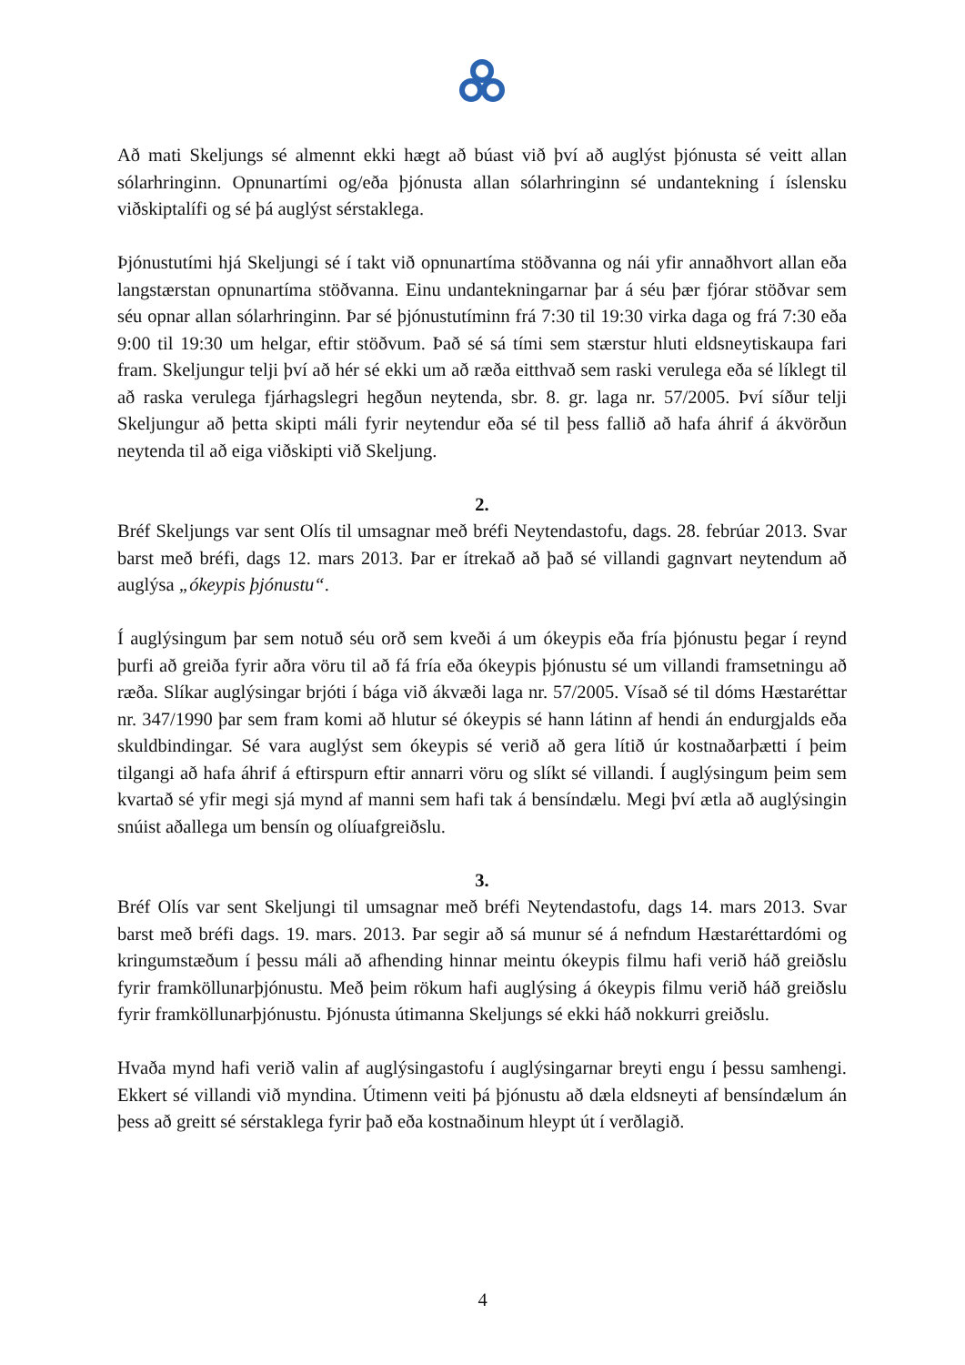Að mati Skeljungs sé almennt ekki hægt að búast við því að auglýst þjónusta sé veitt allan sólarhringinn. Opnunartími og/eða þjónusta allan sólarhringinn sé undantekning í íslensku viðskiptalífi og sé þá auglýst sérstaklega.
Þjónustutími hjá Skeljungi sé í takt við opnunartíma stöðvanna og nái yfir annaðhvort allan eða langstærstan opnunartíma stöðvanna. Einu undantekningarnar þar á séu þær fjórar stöðvar sem séu opnar allan sólarhringinn. Þar sé þjónustutíminn frá 7:30 til 19:30 virka daga og frá 7:30 eða 9:00 til 19:30 um helgar, eftir stöðvum. Það sé sá tími sem stærstur hluti eldsneytiskaupa fari fram. Skeljungur telji því að hér sé ekki um að ræða eitthvað sem raski verulega eða sé líklegt til að raska verulega fjárhagslegri hegðun neytenda, sbr. 8. gr. laga nr. 57/2005. Því síður telji Skeljungur að þetta skipti máli fyrir neytendur eða sé til þess fallið að hafa áhrif á ákvörðun neytenda til að eiga viðskipti við Skeljung.
2.
Bréf Skeljungs var sent Olís til umsagnar með bréfi Neytendastofu, dags. 28. febrúar 2013. Svar barst með bréfi, dags 12. mars 2013. Þar er ítrekað að það sé villandi gagnvart neytendum að auglýsa „ókeypis þjónustu“.
Í auglýsingum þar sem notuð séu orð sem kveði á um ókeypis eða fría þjónustu þegar í reynd þurfi að greiða fyrir aðra vöru til að fá fría eða ókeypis þjónustu sé um villandi framsetningu að ræða. Slíkar auglýsingar brjóti í bága við ákvæði laga nr. 57/2005. Vísað sé til dóms Hæstaréttar nr. 347/1990 þar sem fram komi að hlutur sé ókeypis sé hann látinn af hendi án endurgjalds eða skuldbindingar. Sé vara auglýst sem ókeypis sé verið að gera lítið úr kostnaðarþætti í þeim tilgangi að hafa áhrif á eftirspurn eftir annarri vöru og slíkt sé villandi. Í auglýsingum þeim sem kvartað sé yfir megi sjá mynd af manni sem hafi tak á bensíndælu. Megi því ætla að auglýsingin snúist aðallega um bensín og olíuafgreiðslu.
3.
Bréf Olís var sent Skeljungi til umsagnar með bréfi Neytendastofu, dags 14. mars 2013. Svar barst með bréfi dags. 19. mars. 2013. Þar segir að sá munur sé á nefndum Hæstaréttardómi og kringumstæðum í þessu máli að afhending hinnar meintu ókeypis filmu hafi verið háð greiðslu fyrir framköllunarþjónustu. Með þeim rökum hafi auglýsing á ókeypis filmu verið háð greiðslu fyrir framköllunarþjónustu. Þjónusta útimanna Skeljungs sé ekki háð nokkurri greiðslu.
Hvaða mynd hafi verið valin af auglýsingastofu í auglýsingarnar breyti engu í þessu samhengi. Ekkert sé villandi við myndina. Útimenn veiti þá þjónustu að dæla eldsneyti af bensíndælum án þess að greitt sé sérstaklega fyrir það eða kostnaðinum hleypt út í verðlagið.
4